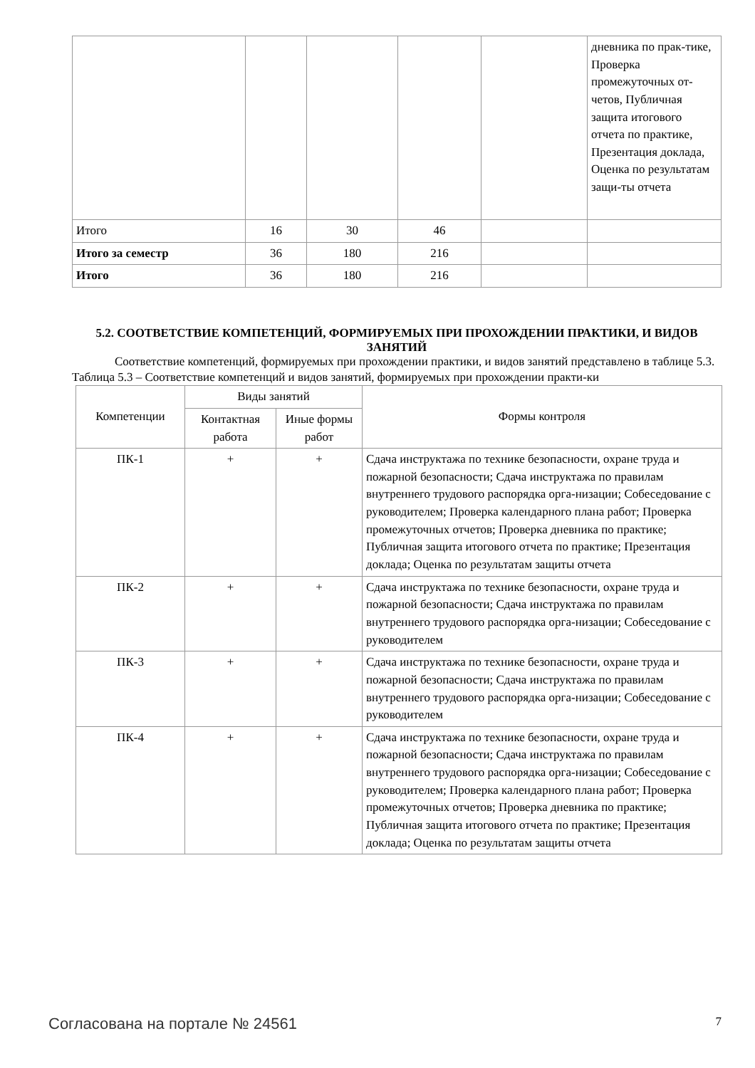| | | | | | дневника по прак-тике, Проверка промежуточных от-четов, Публичная защита итогового отчета по практике, Презентация доклада, Оценка по результатам защи-ты отчета |
| Итого | 16 | 30 | 46 | | |
| Итого за семестр | 36 | 180 | 216 | | |
| Итого | 36 | 180 | 216 | | |
5.2. СООТВЕТСТВИЕ КОМПЕТЕНЦИЙ, ФОРМИРУЕМЫХ ПРИ ПРОХОЖДЕНИИ ПРАКТИКИ, И ВИДОВ ЗАНЯТИЙ
Соответствие компетенций, формируемых при прохождении практики, и видов занятий представлено в таблице 5.3.
Таблица 5.3 – Соответствие компетенций и видов занятий, формируемых при прохождении практи-ки
| Компетенции | Виды занятий | | Формы контроля |
| --- | --- | --- | --- |
| | Контактная работа | Иные формы работ | |
| ПК-1 | + | + | Сдача инструктажа по технике безопасности, охране труда и пожарной безопасности; Сдача инструктажа по правилам внутреннего трудового распорядка орга-низации; Собеседование с руководителем; Проверка календарного плана работ; Проверка промежуточных отчетов; Проверка дневника по практике; Публичная защита итогового отчета по практике; Презентация доклада; Оценка по результатам защиты отчета |
| ПК-2 | + | + | Сдача инструктажа по технике безопасности, охране труда и пожарной безопасности; Сдача инструктажа по правилам внутреннего трудового распорядка орга-низации; Собеседование с руководителем |
| ПК-3 | + | + | Сдача инструктажа по технике безопасности, охране труда и пожарной безопасности; Сдача инструктажа по правилам внутреннего трудового распорядка орга-низации; Собеседование с руководителем |
| ПК-4 | + | + | Сдача инструктажа по технике безопасности, охране труда и пожарной безопасности; Сдача инструктажа по правилам внутреннего трудового распорядка орга-низации; Собеседование с руководителем; Проверка календарного плана работ; Проверка промежуточных отчетов; Проверка дневника по практике; Публичная защита итогового отчета по практике; Презентация доклада; Оценка по результатам защиты отчета |
Согласована на портале № 24561 7